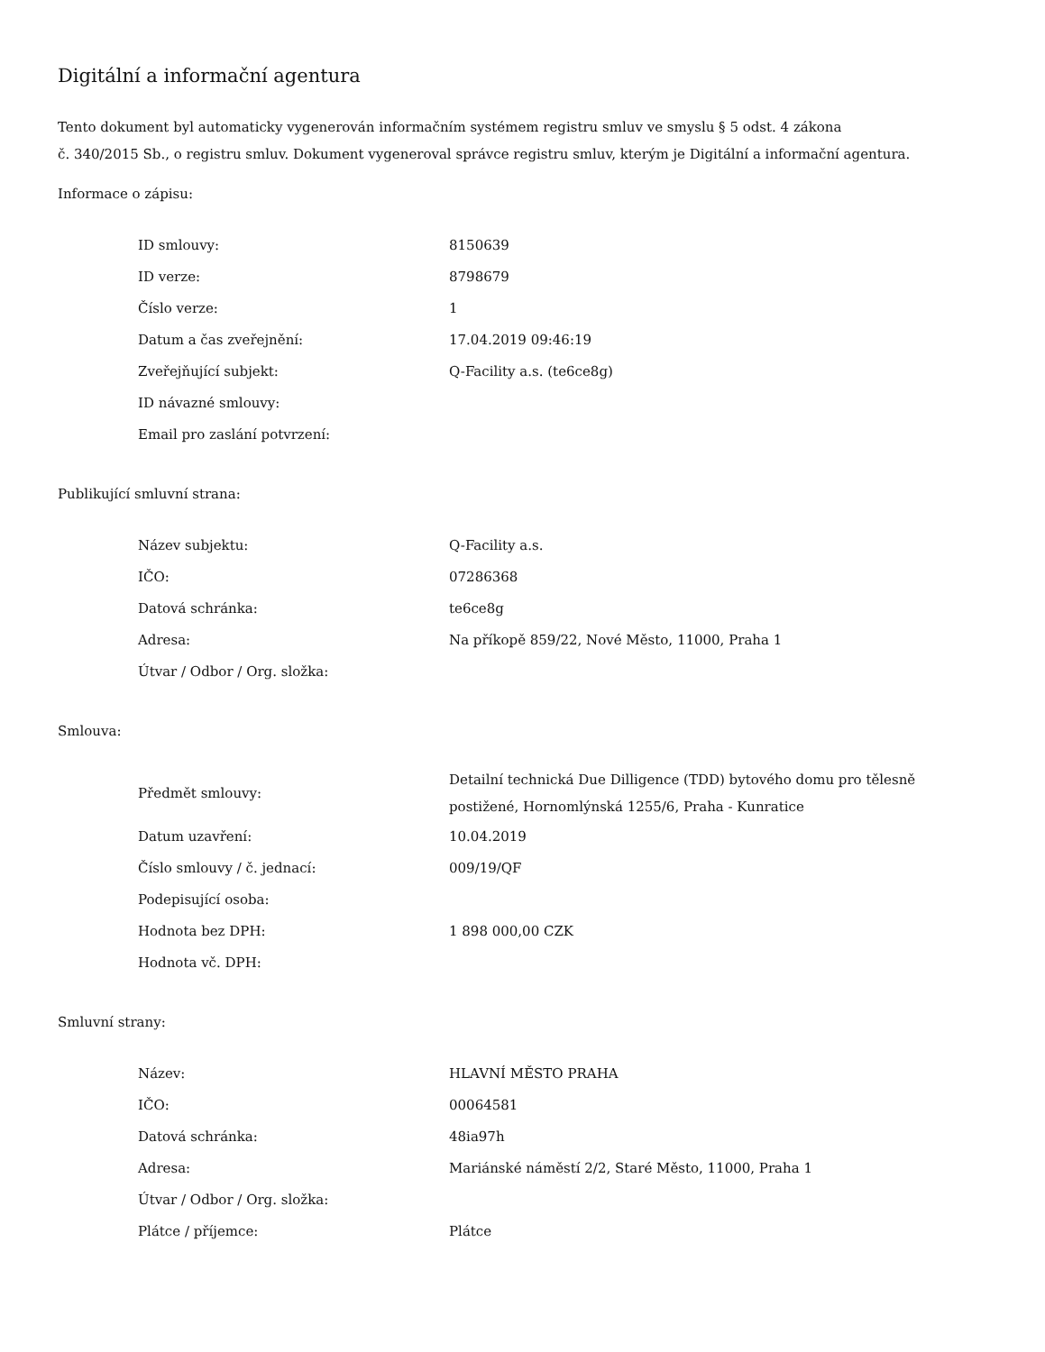Digitální a informační agentura
Tento dokument byl automaticky vygenerován informačním systémem registru smluv ve smyslu § 5 odst. 4 zákona
č. 340/2015 Sb., o registru smluv. Dokument vygeneroval správce registru smluv, kterým je Digitální a informační agentura.
Informace o zápisu:
| ID smlouvy: | 8150639 |
| ID verze: | 8798679 |
| Číslo verze: | 1 |
| Datum a čas zveřejnění: | 17.04.2019 09:46:19 |
| Zveřejňující subjekt: | Q-Facility a.s. (te6ce8g) |
| ID návazné smlouvy: | |
| Email pro zaslání potvrzení: | |
Publikující smluvní strana:
| Název subjektu: | Q-Facility a.s. |
| IČO: | 07286368 |
| Datová schránka: | te6ce8g |
| Adresa: | Na příkopě 859/22, Nové Město, 11000, Praha 1 |
| Útvar / Odbor / Org. složka: | |
Smlouva:
| Předmět smlouvy: | Detailní technická Due Dilligence (TDD) bytového domu pro tělesně postižené, Hornomlýnská 1255/6, Praha - Kunratice |
| Datum uzavření: | 10.04.2019 |
| Číslo smlouvy / č. jednací: | 009/19/QF |
| Podepisující osoba: | |
| Hodnota bez DPH: | 1 898 000,00 CZK |
| Hodnota vč. DPH: | |
Smluvní strany:
| Název: | HLAVNÍ MĚSTO PRAHA |
| IČO: | 00064581 |
| Datová schránka: | 48ia97h |
| Adresa: | Mariánské náměstí 2/2, Staré Město, 11000, Praha 1 |
| Útvar / Odbor / Org. složka: | |
| Plátce / příjemce: | Plátce |